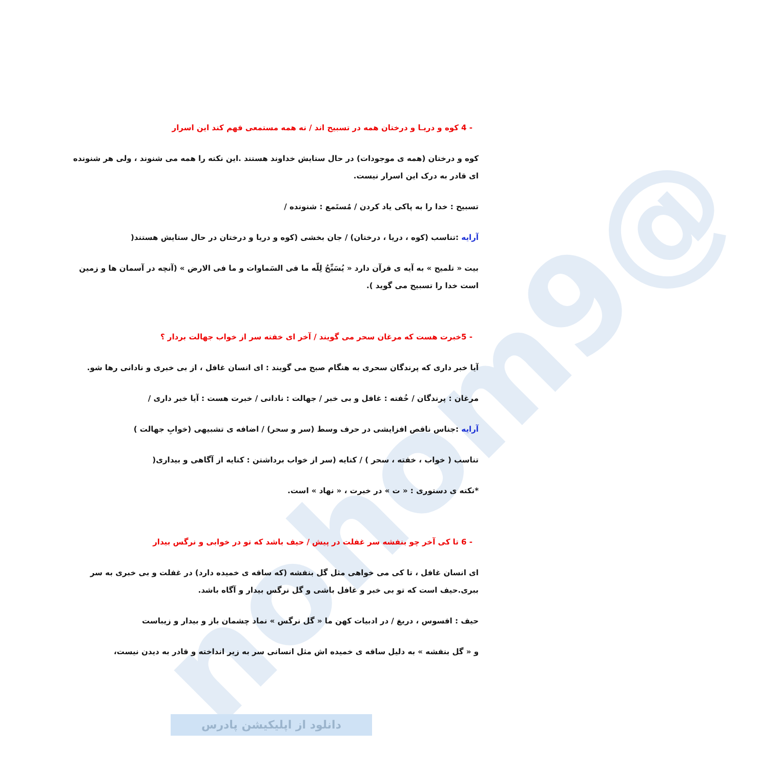@nohom9
- 4 کوه و دریـا و درختان همه در تسبیح اند / نه همه مستمعی فهم کند این اسرار
کوه و درختان (همه ی موجودات) در حال ستایش خداوند هستند .این نکته را همه می شنوند ، ولی هر شنونده ای قادر به درک این اسرار نیست.
تسبیح : خدا را به پاکی یاد کردن / مُستَمع : شنونده /
آرایه :تناسب (کوه ، دریا ، درختان) / جان بخشی (کوه و دریا و درختان در حال ستایش هستند(
بیت « تلمیح » به آیه ی قرآن دارد « یُسَبِّحُ لِلّه ما فی السَماوات و ما فی الارض » (آنچه در آسمان ها و زمین است خدا را تسبیح می گوید ).
- 5خبرت هست که مرغان سحر می گویند / آخر ای خفته سر از خواب جهالت بردار ؟
آیا خبر داری که پرندگان سحری به هنگام صبح می گویند : ای انسان غافل ، از بی خبری و نادانی رها شو.
مرغان : پرندگان / خُفته : غافل و بی خبر / جهالت : نادانی / خبرت هست : آیا خبر داری /
آرایه :جناس ناقص افزایشی در حرف وسط (سر و سحر) / اضافه ی تشبیهی (خوابِ جهالت )
تناسب ( خواب ، خفته ، سحر ) / کنایه (سر از خواب برداشتن : کنایه از آگاهی و بیداری(
*نکته ی دستوری : « ت » در خبرت ، « نهاد » است.
- 6 تا کی آخر چو بنفشه سر غفلت در پیش / حیف باشد که تو در خوابی و نرگس بیدار
ای انسان غافل ، تا کی می خواهی مثل گل بنفشه (که ساقه ی خمیده دارد) در غفلت و بی خبری به سر ببری.حیف است که تو بی خبر و غافل باشی و گل نرگس بیدار و آگاه باشد.
حیف : افسوس ، دریغ / در ادبیات کهن ما « گل نرگس » نماد چشمان باز و بیدار و زیباست
و « گل بنفشه » به دلیل ساقه ی خمیده اش مثل انسانی سر به زیر انداخته و قادر به دیدن نیست،
دانلود از اپلیکیشن پادرس